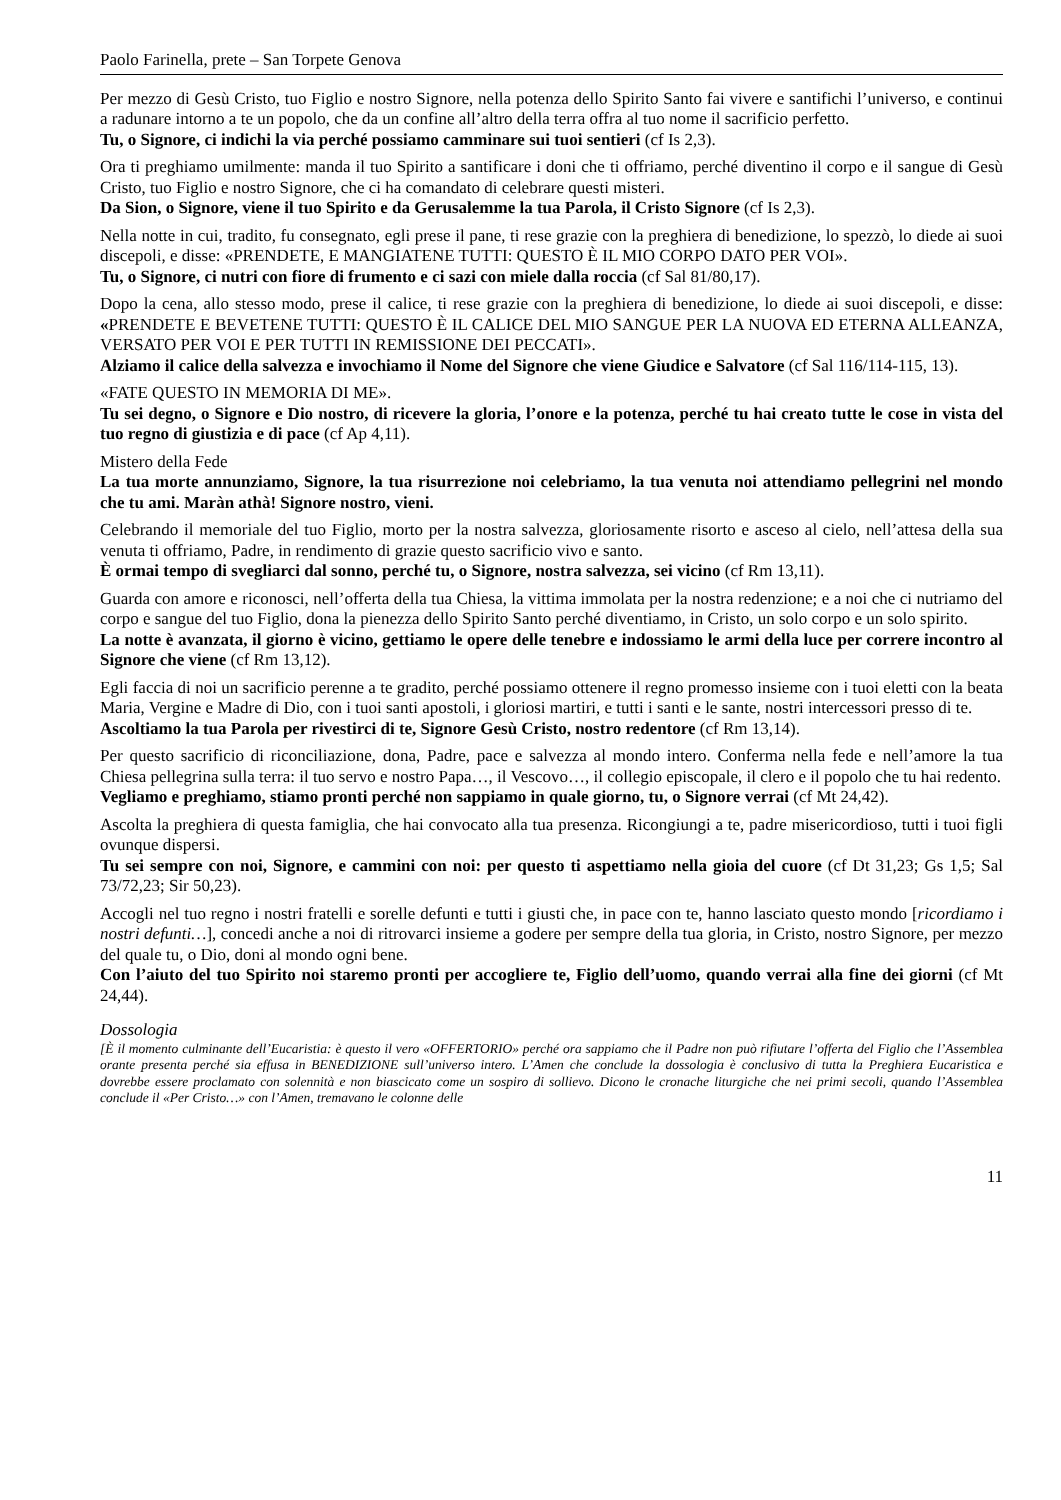Paolo Farinella, prete – San Torpete Genova
Per mezzo di Gesù Cristo, tuo Figlio e nostro Signore, nella potenza dello Spirito Santo fai vivere e santifichi l’universo, e continui a radunare intorno a te un popolo, che da un confine all’altro della terra offra al tuo nome il sacrificio perfetto.
Tu, o Signore, ci indichi la via perché possiamo camminare sui tuoi sentieri (cf Is 2,3).
Ora ti preghiamo umilmente: manda il tuo Spirito a santificare i doni che ti offriamo, perché diventino il corpo e il sangue di Gesù Cristo, tuo Figlio e nostro Signore, che ci ha comandato di celebrare questi misteri.
Da Sion, o Signore, viene il tuo Spirito e da Gerusalemme la tua Parola, il Cristo Signore (cf Is 2,3).
Nella notte in cui, tradito, fu consegnato, egli prese il pane, ti rese grazie con la preghiera di benedizione, lo spezzò, lo diede ai suoi discepoli, e disse: «PRENDETE, E MANGIATENE TUTTI: QUESTO È IL MIO CORPO DATO PER VOI».
Tu, o Signore, ci nutri con fiore di frumento e ci sazi con miele dalla roccia (cf Sal 81/80,17).
Dopo la cena, allo stesso modo, prese il calice, ti rese grazie con la preghiera di benedizione, lo diede ai suoi discepoli, e disse: «PRENDETE E BEVETENE TUTTI: QUESTO È IL CALICE DEL MIO SANGUE PER LA NUOVA ED ETERNA ALLEANZA, VERSATO PER VOI E PER TUTTI IN REMISSIONE DEI PECCATI».
Alziamo il calice della salvezza e invochiamo il Nome del Signore che viene Giudice e Salvatore (cf Sal 116/114-115, 13).
«FATE QUESTO IN MEMORIA DI ME».
Tu sei degno, o Signore e Dio nostro, di ricevere la gloria, l’onore e la potenza, perché tu hai creato tutte le cose in vista del tuo regno di giustizia e di pace (cf Ap 4,11).
Mistero della Fede
La tua morte annunziamo, Signore, la tua risurrezione noi celebriamo, la tua venuta noi attendiamo pellegrini nel mondo che tu ami. Maràn athà! Signore nostro, vieni.
Celebrando il memoriale del tuo Figlio, morto per la nostra salvezza, gloriosamente risorto e asceso al cielo, nell’attesa della sua venuta ti offriamo, Padre, in rendimento di grazie questo sacrificio vivo e santo.
È ormai tempo di svegliarci dal sonno, perché tu, o Signore, nostra salvezza, sei vicino (cf Rm 13,11).
Guarda con amore e riconosci, nell’offerta della tua Chiesa, la vittima immolata per la nostra redenzione; e a noi che ci nutriamo del corpo e sangue del tuo Figlio, dona la pienezza dello Spirito Santo perché diventiamo, in Cristo, un solo corpo e un solo spirito.
La notte è avanzata, il giorno è vicino, gettiamo le opere delle tenebre e indossiamo le armi della luce per correre incontro al Signore che viene (cf Rm 13,12).
Egli faccia di noi un sacrificio perenne a te gradito, perché possiamo ottenere il regno promesso insieme con i tuoi eletti con la beata Maria, Vergine e Madre di Dio, con i tuoi santi apostoli, i gloriosi martiri, e tutti i santi e le sante, nostri intercessori presso di te.
Ascoltiamo la tua Parola per rivestirci di te, Signore Gesù Cristo, nostro redentore (cf Rm 13,14).
Per questo sacrificio di riconciliazione, dona, Padre, pace e salvezza al mondo intero. Conferma nella fede e nell’amore la tua Chiesa pellegrina sulla terra: il tuo servo e nostro Papa…, il Vescovo…, il collegio episcopale, il clero e il popolo che tu hai redento.
Vegliamo e preghiamo, stiamo pronti perché non sappiamo in quale giorno, tu, o Signore verrai (cf Mt 24,42).
Ascolta la preghiera di questa famiglia, che hai convocato alla tua presenza. Ricongiungi a te, padre misericordioso, tutti i tuoi figli ovunque dispersi.
Tu sei sempre con noi, Signore, e cammini con noi: per questo ti aspettiamo nella gioia del cuore (cf Dt 31,23; Gs 1,5; Sal 73/72,23; Sir 50,23).
Accogli nel tuo regno i nostri fratelli e sorelle defunti e tutti i giusti che, in pace con te, hanno lasciato questo mondo [ricordiamo i nostri defunti…], concedi anche a noi di ritrovarci insieme a godere per sempre della tua gloria, in Cristo, nostro Signore, per mezzo del quale tu, o Dio, doni al mondo ogni bene.
Con l’aiuto del tuo Spirito noi staremo pronti per accogliere te, Figlio dell’uomo, quando verrai alla fine dei giorni (cf Mt 24,44).
Dossologia
[È il momento culminante dell’Eucaristia: è questo il vero «OFFERTORIO» perché ora sappiamo che il Padre non può rifiutare l’offerta del Figlio che l’Assemblea orante presenta perché sia effusa in BENEDIZIONE sull’universo intero. L’Amen che conclude la dossologia è conclusivo di tutta la Preghiera Eucaristica e dovrebbe essere proclamato con solennità e non biascicato come un sospiro di sollievo. Dicono le cronache liturgiche che nei primi secoli, quando l’Assemblea conclude il «Per Cristo…» con l’Amen, tremavano le colonne delle
11